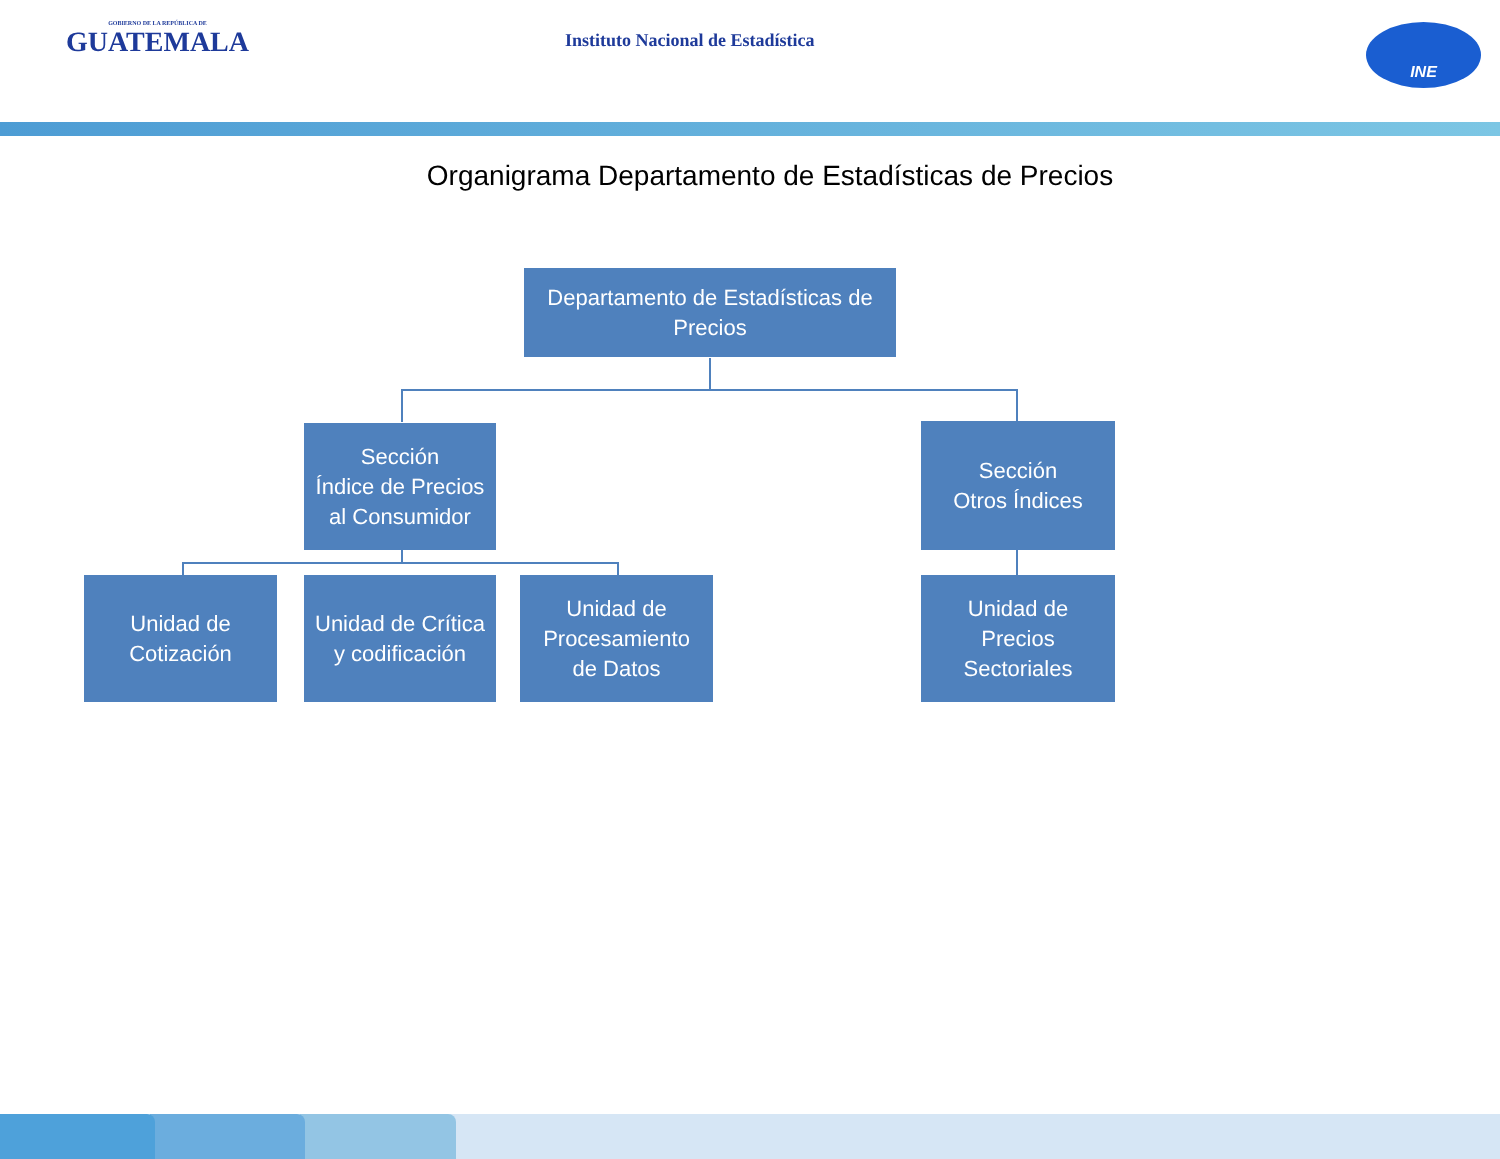GOBIERNO DE LA REPÚBLICA DE
GUATEMALA
Instituto Nacional de Estadística
INE
Organigrama Departamento de Estadísticas de Precios
Departamento de Estadísticas de
Precios
Sección
Índice de Precios
al Consumidor
Sección
Otros Índices
Unidad de
Cotización
Unidad de Crítica
y codificación
Unidad de
Procesamiento
de Datos
Unidad de
Precios
Sectoriales